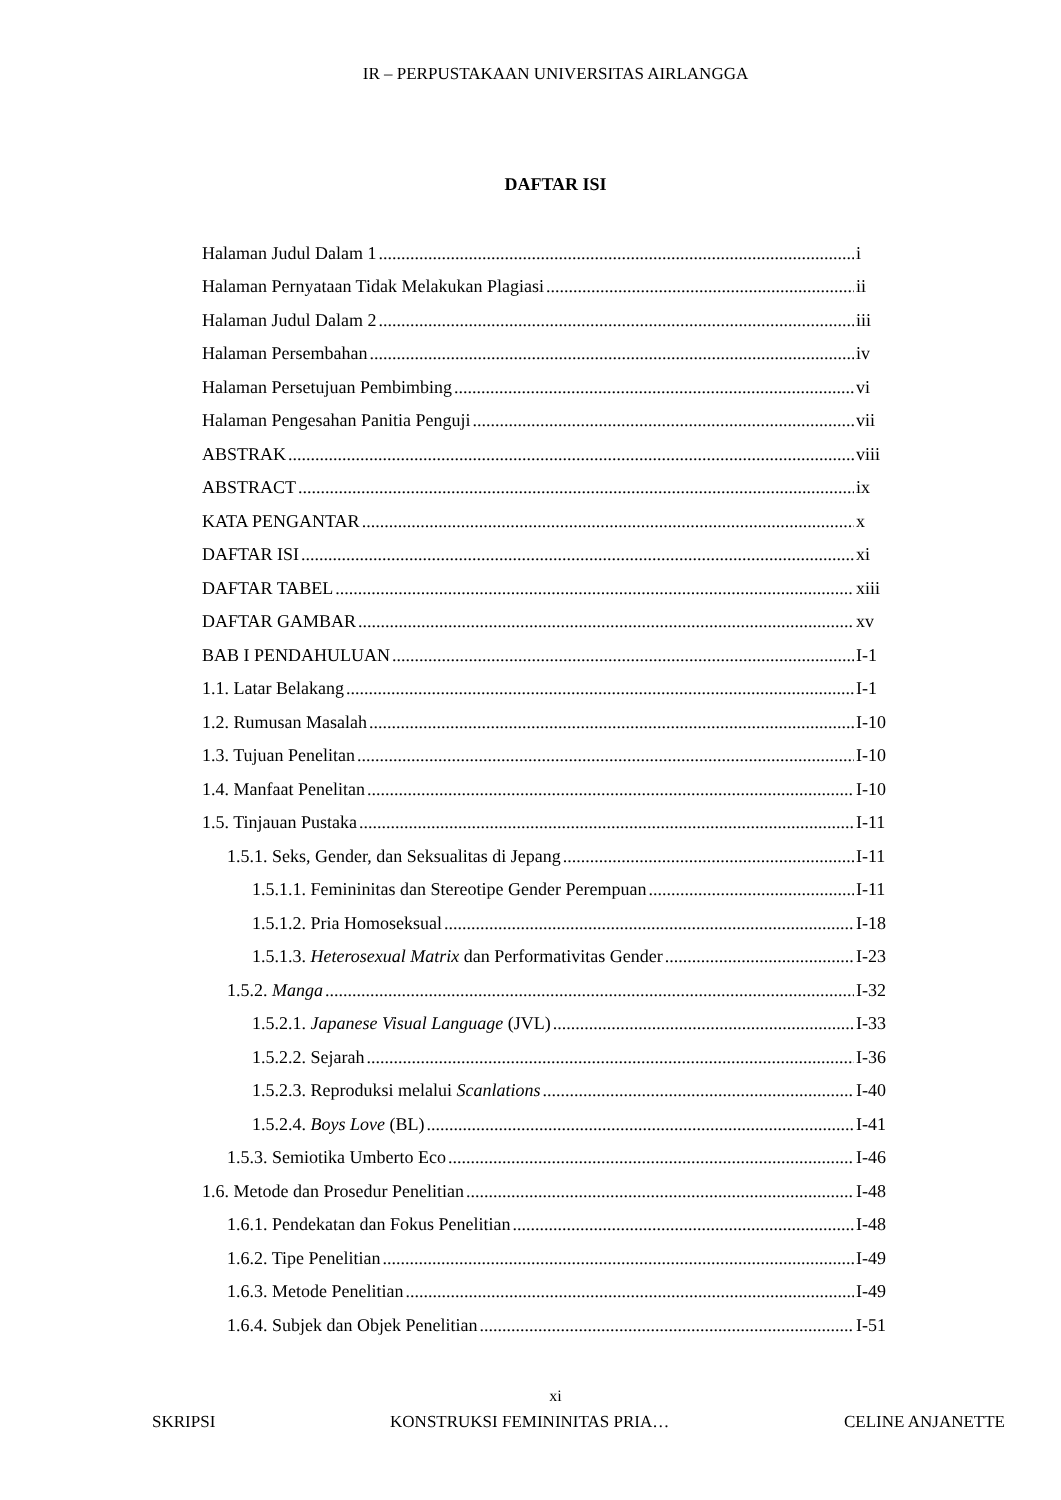IR – PERPUSTAKAAN UNIVERSITAS AIRLANGGA
DAFTAR ISI
Halaman Judul Dalam 1 i
Halaman Pernyataan Tidak Melakukan Plagiasi ii
Halaman Judul Dalam 2 iii
Halaman Persembahan iv
Halaman Persetujuan Pembimbing vi
Halaman Pengesahan Panitia Penguji vii
ABSTRAK viii
ABSTRACT ix
KATA PENGANTAR x
DAFTAR ISI xi
DAFTAR TABEL xiii
DAFTAR GAMBAR xv
BAB I PENDAHULUAN I-1
1.1. Latar Belakang I-1
1.2. Rumusan Masalah I-10
1.3. Tujuan Penelitan I-10
1.4. Manfaat Penelitan I-10
1.5. Tinjauan Pustaka I-11
1.5.1. Seks, Gender, dan Seksualitas di Jepang I-11
1.5.1.1. Femininitas dan Stereotipe Gender Perempuan I-11
1.5.1.2. Pria Homoseksual I-18
1.5.1.3. Heterosexual Matrix dan Performativitas Gender I-23
1.5.2. Manga I-32
1.5.2.1. Japanese Visual Language (JVL) I-33
1.5.2.2. Sejarah I-36
1.5.2.3. Reproduksi melalui Scanlations I-40
1.5.2.4. Boys Love (BL) I-41
1.5.3. Semiotika Umberto Eco I-46
1.6. Metode dan Prosedur Penelitian I-48
1.6.1. Pendekatan dan Fokus Penelitian I-48
1.6.2. Tipe Penelitian I-49
1.6.3. Metode Penelitian I-49
1.6.4. Subjek dan Objek Penelitian I-51
xi
SKRIPSI KONSTRUKSI FEMININITAS PRIA… CELINE ANJANETTE